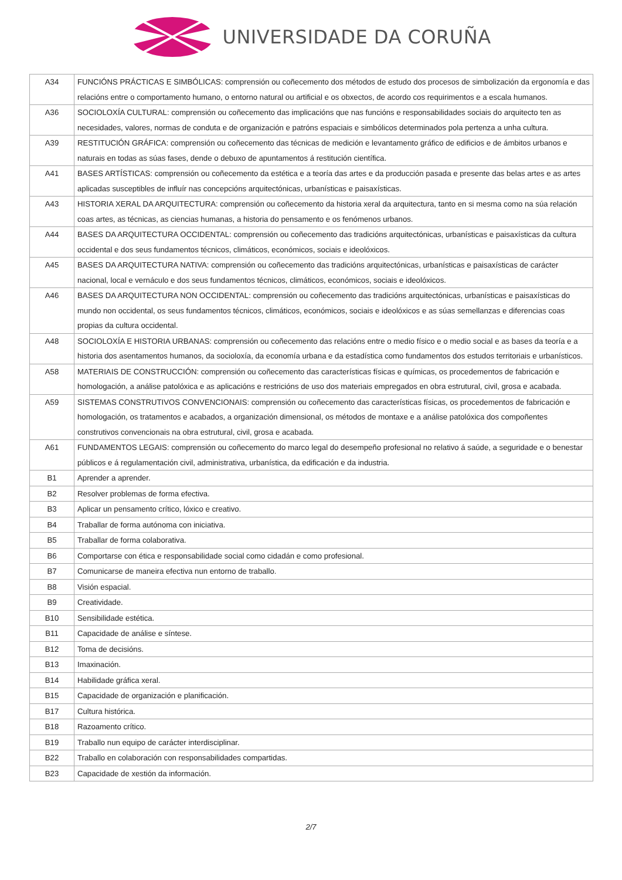UNIVERSIDADE DA CORUÑA
| A34 | FUNCIÓNS PRÁCTICAS E SIMBÓLICAS: comprensión ou coñecemento dos métodos de estudo dos procesos de simbolización da ergonomía e das relacións entre o comportamento humano, o entorno natural ou artificial e os obxectos, de acordo cos requirimentos e a escala humanos. |
| A36 | SOCIOLOXÍA CULTURAL: comprensión ou coñecemento das implicacións que nas funcións e responsabilidades sociais do arquitecto ten as necesidades, valores, normas de conduta e de organización e patróns espaciais e simbólicos determinados pola pertenza a unha cultura. |
| A39 | RESTITUCIÓN GRÁFICA: comprensión ou coñecemento das técnicas de medición e levantamento gráfico de edificios e de ámbitos urbanos e naturais en todas as súas fases, dende o debuxo de apuntamentos á restitución científica. |
| A41 | BASES ARTÍSTICAS: comprensión ou coñecemento da estética e a teoría das artes e da producción pasada e presente das belas artes e as artes aplicadas susceptibles de influír nas concepcións arquitectónicas, urbanísticas e paisaxísticas. |
| A43 | HISTORIA XERAL DA ARQUITECTURA: comprensión ou coñecemento da historia xeral da arquitectura, tanto en si mesma como na súa relación coas artes, as técnicas, as ciencias humanas, a historia do pensamento e os fenómenos urbanos. |
| A44 | BASES DA ARQUITECTURA OCCIDENTAL: comprensión ou coñecemento das tradicións arquitectónicas, urbanísticas e paisaxísticas da cultura occidental e dos seus fundamentos técnicos, climáticos, económicos, sociais e ideolóxicos. |
| A45 | BASES DA ARQUITECTURA NATIVA: comprensión ou coñecemento das tradicións arquitectónicas, urbanísticas e paisaxísticas de carácter nacional, local e vernáculo e dos seus fundamentos técnicos, climáticos, económicos, sociais e ideolóxicos. |
| A46 | BASES DA ARQUITECTURA NON OCCIDENTAL: comprensión ou coñecemento das tradicións arquitectónicas, urbanísticas e paisaxísticas do mundo non occidental, os seus fundamentos técnicos, climáticos, económicos, sociais e ideolóxicos e as súas semellanzas e diferencias coas propias da cultura occidental. |
| A48 | SOCIOLOXÍA E HISTORIA URBANAS: comprensión ou coñecemento das relacións entre o medio físico e o medio social e as bases da teoría e a historia dos asentamentos humanos, da socioloxía, da economía urbana e da estadística como fundamentos dos estudos territoriais e urbanísticos. |
| A58 | MATERIAIS DE CONSTRUCCIÓN: comprensión ou coñecemento das características físicas e químicas, os procedementos de fabricación e homologación, a análise patolóxica e as aplicacións e restricións de uso dos materiais empregados en obra estrutural, civil, grosa e acabada. |
| A59 | SISTEMAS CONSTRUTIVOS CONVENCIONAIS: comprensión ou coñecemento das características físicas, os procedementos de fabricación e homologación, os tratamentos e acabados, a organización dimensional, os métodos de montaxe e a análise patolóxica dos compoñentes construtivos convencionais na obra estrutural, civil, grosa e acabada. |
| A61 | FUNDAMENTOS LEGAIS: comprensión ou coñecemento do marco legal do desempeño profesional no relativo á saúde, a seguridade e o benestar públicos e á regulamentación civil, administrativa, urbanística, da edificación e da industria. |
| B1 | Aprender a aprender. |
| B2 | Resolver problemas de forma efectiva. |
| B3 | Aplicar un pensamento crítico, lóxico e creativo. |
| B4 | Traballar de forma autónoma con iniciativa. |
| B5 | Traballar de forma colaborativa. |
| B6 | Comportarse con ética e responsabilidade social como cidadán e como profesional. |
| B7 | Comunicarse de maneira efectiva nun entorno de traballo. |
| B8 | Visión espacial. |
| B9 | Creatividade. |
| B10 | Sensibilidade estética. |
| B11 | Capacidade de análise e síntese. |
| B12 | Toma de decisións. |
| B13 | Imaxinación. |
| B14 | Habilidade gráfica xeral. |
| B15 | Capacidade de organización e planificación. |
| B17 | Cultura histórica. |
| B18 | Razoamento crítico. |
| B19 | Traballo nun equipo de carácter interdisciplinar. |
| B22 | Traballo en colaboración con responsabilidades compartidas. |
| B23 | Capacidade de xestión da información. |
2/7